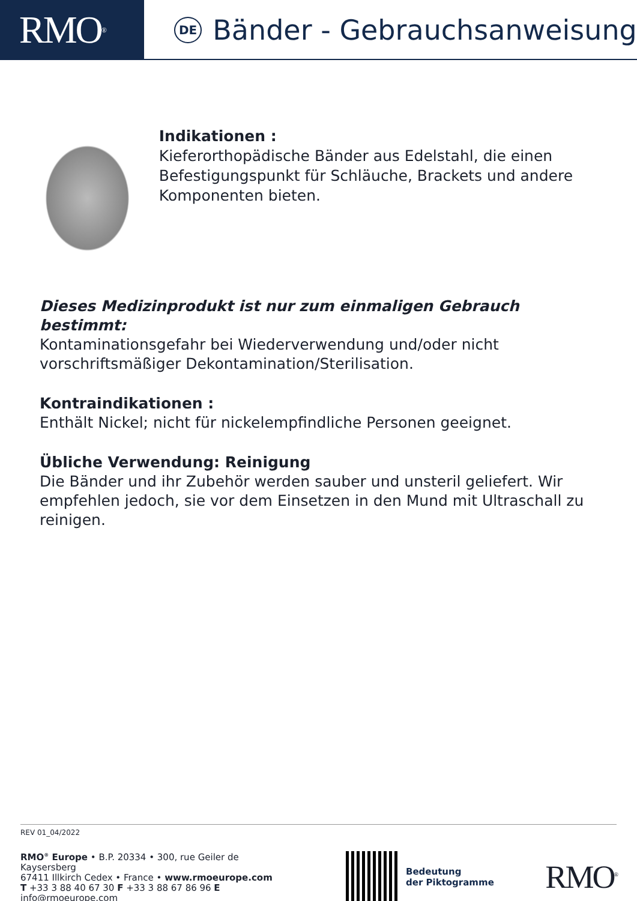RMO<sup>®</sup>
DE Bänder - Gebrauchsanweisung
Indikationen :
Kieferorthopädische Bänder aus Edelstahl, die einen Befestigungspunkt für Schläuche, Brackets und andere Komponenten bieten.
Dieses Medizinprodukt ist nur zum einmaligen Gebrauch bestimmt:
Kontaminationsgefahr bei Wiederverwendung und/oder nicht vorschriftsmäßiger Dekontamination/Sterilisation.
Kontraindikationen :
Enthält Nickel; nicht für nickelempfindliche Personen geeignet.
Übliche Verwendung: Reinigung
Die Bänder und ihr Zubehör werden sauber und unsteril geliefert. Wir empfehlen jedoch, sie vor dem Einsetzen in den Mund mit Ultraschall zu reinigen.
REV 01_04/2022
RMO<sup>®</sup> Europe • B.P. 20334 • 300, rue Geiler de Kaysersberg
67411 Illkirch Cedex • France • www.rmoeurope.com
T +33 3 88 40 67 30 F +33 3 88 67 86 96 E info@rmoeurope.com
Bedeutung
der Piktogramme
RMO<sup>®</sup>